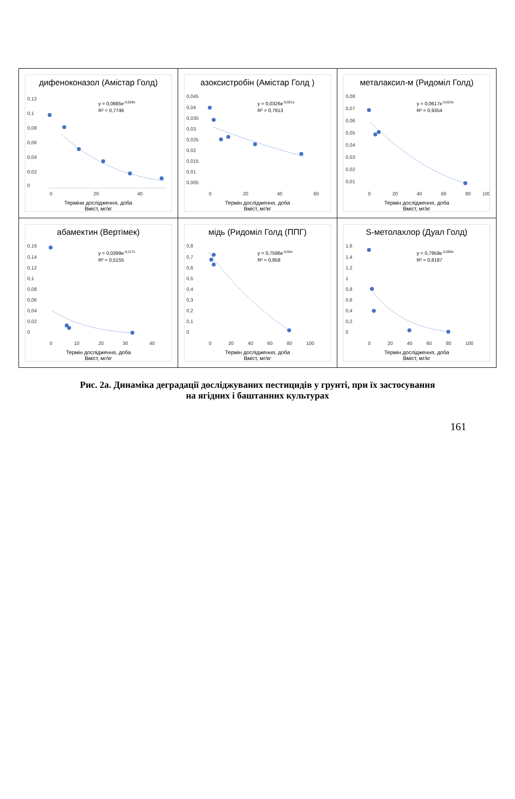| дифеноконазол (Амістар Голд) 0,12 0,1 0,08 0,06 0,04 0,02 0 0 20 40 y = 0,0685e -0,028x R² = 0,7746 Терміни дослідження, доба Вміст, мг/кг | азоксистробін (Амістар Голд ) 0,045 0,04 0,035 0,03 0,025 0,02 0,015 0,01 0,005 0 20 40 60 y = 0,0326e -0,021x R² = 0,7913 Термін дослідження, доба Вміст, мг/кг | металаксил-м (Ридоміл Голд) 0,08 0,07 0,06 0,05 0,04 0,03 0,02 0,01 0 20 40 60 80 100 y = 0,0617e -0,023x R² = 0,9354 Термін дослідження, доба Вміст, мг/кг |
| абамектин (Вертімек) 0,16 0,14 0,12 0,1 0,08 0,06 0,04 0,02 0 0 10 20 30 40 y = 0,0399e -0,117x R² = 0,5155 Термін дослідження, доба Вміст, мг/кг | мідь (Ридоміл Голд (ППГ) 0,8 0,7 0,6 0,5 0,4 0,3 0,2 0,1 0 0 20 40 60 80 100 y = 0,7596e -0,04x R² = 0,958 Термін дослідження, доба Вміст, мг/кг | S-метолахлор (Дуал Голд) 1,6 1,4 1,2 1 0,8 0,6 0,4 0,2 0 0 20 40 60 80 100 y = 0,7959e -0,055x R² = 0,8187 Термін дослідження, доба Вміст, мг/кг |
Рис. 2а. Динаміка деградації досліджуваних пестицидів у грунті, при їх застосування
на ягідних і баштанних культурах
161